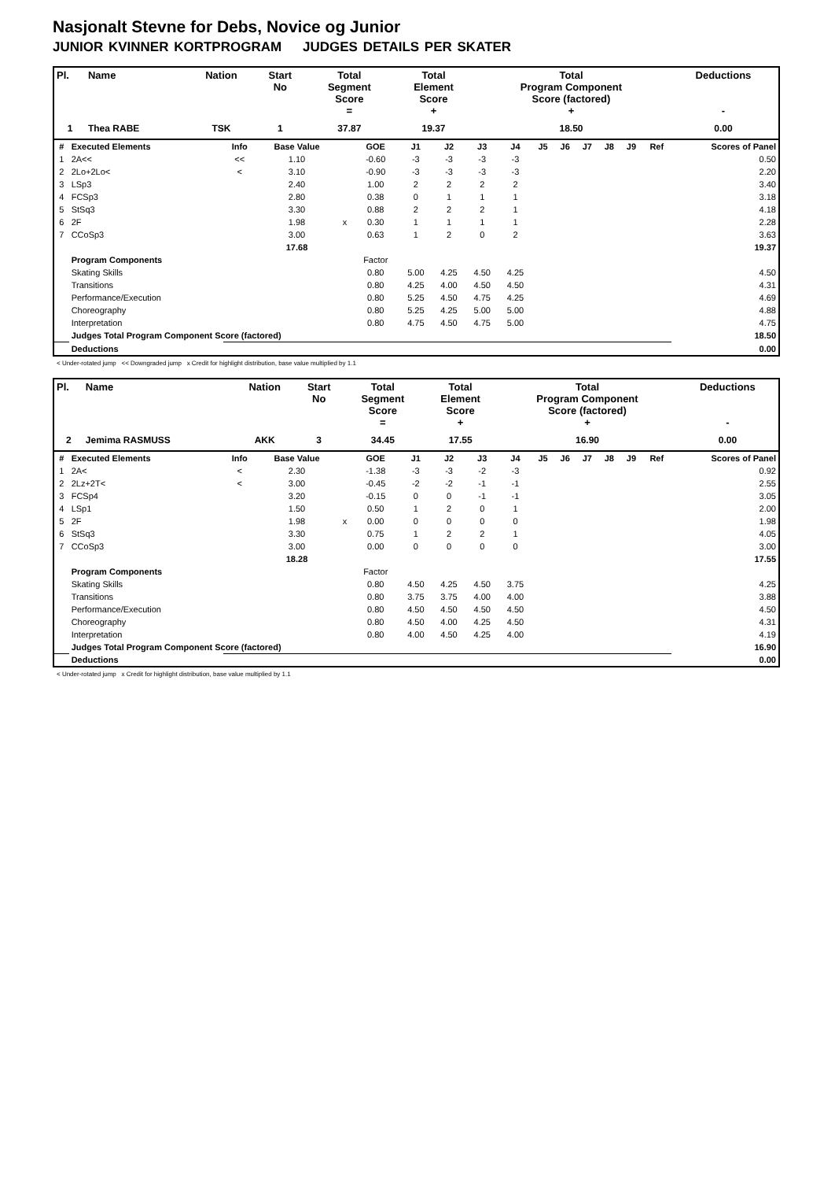Nasjonalt Stevne for Debs, Novice og Junior
JUNIOR KVINNER KORTPROGRAM JUDGES DETAILS PER SKATER
| Pl. | Name | Nation | Start No | Total Segment Score = | Total Element Score + | Total Program Component Score (factored) + | Deductions - |
| --- | --- | --- | --- | --- | --- | --- | --- |
| 1 | Thea RABE | TSK | 1 | 37.87 | 19.37 | 18.50 | 0.00 |
| # | Executed Elements | Info | Base Value | | GOE | J1 | J2 | J3 | J4 | J5 | J6 | J7 | J8 | J9 | Ref | Scores of Panel |
| --- | --- | --- | --- | --- | --- | --- | --- | --- | --- | --- | --- | --- | --- | --- | --- | --- |
| 1 | 2A<< | << | 1.10 | | -0.60 | -3 | -3 | -3 | -3 | | | | | | | 0.50 |
| 2 | 2Lo+2Lo< | < | 3.10 | | -0.90 | -3 | -3 | -3 | -3 | | | | | | | 2.20 |
| 3 | LSp3 | | 2.40 | | 1.00 | 2 | 2 | 2 | 2 | | | | | | | 3.40 |
| 4 | FCSp3 | | 2.80 | | 0.38 | 0 | 1 | 1 | 1 | | | | | | | 3.18 |
| 5 | StSq3 | | 3.30 | | 0.88 | 2 | 2 | 2 | 1 | | | | | | | 4.18 |
| 6 | 2F | | 1.98 | x | 0.30 | 1 | 1 | 1 | 1 | | | | | | | 2.28 |
| 7 | CCoSp3 | | 3.00 | | 0.63 | 1 | 2 | 0 | 2 | | | | | | | 3.63 |
| | | | 17.68 | | | | | | | | | | | | | 19.37 |
| | Program Components | | | | Factor | | | | | | | | | | | |
| | Skating Skills | | | | 0.80 | 5.00 | 4.25 | 4.50 | 4.25 | | | | | | | 4.50 |
| | Transitions | | | | 0.80 | 4.25 | 4.00 | 4.50 | 4.50 | | | | | | | 4.31 |
| | Performance/Execution | | | | 0.80 | 5.25 | 4.50 | 4.75 | 4.25 | | | | | | | 4.69 |
| | Choreography | | | | 0.80 | 5.25 | 4.25 | 5.00 | 5.00 | | | | | | | 4.88 |
| | Interpretation | | | | 0.80 | 4.75 | 4.50 | 4.75 | 5.00 | | | | | | | 4.75 |
| | Judges Total Program Component Score (factored) | | | | | | | | | | | | | | | 18.50 |
| | Deductions | | | | | | | | | | | | | | | 0.00 |
< Under-rotated jump << Downgraded jump x Credit for highlight distribution, base value multiplied by 1.1
| Pl. | Name | Nation | Start No | Total Segment Score = | Total Element Score + | Total Program Component Score (factored) + | Deductions - |
| --- | --- | --- | --- | --- | --- | --- | --- |
| 2 | Jemima RASMUSS | AKK | 3 | 34.45 | 17.55 | 16.90 | 0.00 |
| # | Executed Elements | Info | Base Value | | GOE | J1 | J2 | J3 | J4 | J5 | J6 | J7 | J8 | J9 | Ref | Scores of Panel |
| --- | --- | --- | --- | --- | --- | --- | --- | --- | --- | --- | --- | --- | --- | --- | --- | --- |
| 1 | 2A< | < | 2.30 | | -1.38 | -3 | -3 | -2 | -3 | | | | | | | 0.92 |
| 2 | 2Lz+2T< | < | 3.00 | | -0.45 | -2 | -2 | -1 | -1 | | | | | | | 2.55 |
| 3 | FCSp4 | | 3.20 | | -0.15 | 0 | 0 | -1 | -1 | | | | | | | 3.05 |
| 4 | LSp1 | | 1.50 | | 0.50 | 1 | 2 | 0 | 1 | | | | | | | 2.00 |
| 5 | 2F | | 1.98 | x | 0.00 | 0 | 0 | 0 | 0 | | | | | | | 1.98 |
| 6 | StSq3 | | 3.30 | | 0.75 | 1 | 2 | 2 | 1 | | | | | | | 4.05 |
| 7 | CCoSp3 | | 3.00 | | 0.00 | 0 | 0 | 0 | 0 | | | | | | | 3.00 |
| | | | 18.28 | | | | | | | | | | | | | 17.55 |
| | Program Components | | | | Factor | | | | | | | | | | | |
| | Skating Skills | | | | 0.80 | 4.50 | 4.25 | 4.50 | 3.75 | | | | | | | 4.25 |
| | Transitions | | | | 0.80 | 3.75 | 3.75 | 4.00 | 4.00 | | | | | | | 3.88 |
| | Performance/Execution | | | | 0.80 | 4.50 | 4.50 | 4.50 | 4.50 | | | | | | | 4.50 |
| | Choreography | | | | 0.80 | 4.50 | 4.00 | 4.25 | 4.50 | | | | | | | 4.31 |
| | Interpretation | | | | 0.80 | 4.00 | 4.50 | 4.25 | 4.00 | | | | | | | 4.19 |
| | Judges Total Program Component Score (factored) | | | | | | | | | | | | | | | 16.90 |
| | Deductions | | | | | | | | | | | | | | | 0.00 |
< Under-rotated jump x Credit for highlight distribution, base value multiplied by 1.1